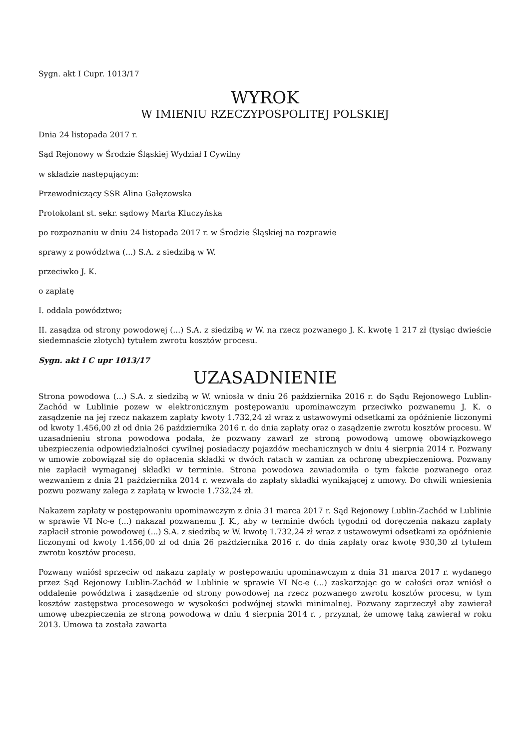Sygn. akt I Cupr. 1013/17
WYROK
W IMIENIU RZECZYPOSPOLITEJ POLSKIEJ
Dnia 24 listopada 2017 r.
Sąd Rejonowy w Środzie Śląskiej Wydział I Cywilny
w składzie następującym:
Przewodniczący SSR Alina Gałęzowska
Protokolant st. sekr. sądowy Marta Kluczyńska
po rozpoznaniu w dniu 24 listopada 2017 r. w Środzie Śląskiej na rozprawie
sprawy z powództwa (...) S.A. z siedzibą w W.
przeciwko J. K.
o zapłatę
I. oddala powództwo;
II. zasądza od strony powodowej (...) S.A. z siedzibą w W. na rzecz pozwanego J. K. kwotę 1 217 zł (tysiąc dwieście siedemnaście złotych) tytułem zwrotu kosztów procesu.
Sygn. akt I C upr 1013/17
UZASADNIENIE
Strona powodowa (...) S.A. z siedzibą w W. wniosła w dniu 26 października 2016 r. do Sądu Rejonowego Lublin-Zachód w Lublinie pozew w elektronicznym postępowaniu upominawczym przeciwko pozwanemu J. K. o zasądzenie na jej rzecz nakazem zapłaty kwoty 1.732,24 zł wraz z ustawowymi odsetkami za opóźnienie liczonymi od kwoty 1.456,00 zł od dnia 26 października 2016 r. do dnia zapłaty oraz o zasądzenie zwrotu kosztów procesu. W uzasadnieniu strona powodowa podała, że pozwany zawarł ze stroną powodową umowę obowiązkowego ubezpieczenia odpowiedzialności cywilnej posiadaczy pojazdów mechanicznych w dniu 4 sierpnia 2014 r. Pozwany w umowie zobowiązał się do opłacenia składki w dwóch ratach w zamian za ochronę ubezpieczeniową. Pozwany nie zapłacił wymaganej składki w terminie. Strona powodowa zawiadomiła o tym fakcie pozwanego oraz wezwaniem z dnia 21 października 2014 r. wezwała do zapłaty składki wynikającej z umowy. Do chwili wniesienia pozwu pozwany zalega z zapłatą w kwocie 1.732,24 zł.
Nakazem zapłaty w postępowaniu upominawczym z dnia 31 marca 2017 r. Sąd Rejonowy Lublin-Zachód w Lublinie w sprawie VI Nc-e (...) nakazał pozwanemu J. K., aby w terminie dwóch tygodni od doręczenia nakazu zapłaty zapłacił stronie powodowej (...) S.A. z siedzibą w W. kwotę 1.732,24 zł wraz z ustawowymi odsetkami za opóźnienie liczonymi od kwoty 1.456,00 zł od dnia 26 października 2016 r. do dnia zapłaty oraz kwotę 930,30 zł tytułem zwrotu kosztów procesu.
Pozwany wniósł sprzeciw od nakazu zapłaty w postępowaniu upominawczym z dnia 31 marca 2017 r. wydanego przez Sąd Rejonowy Lublin-Zachód w Lublinie w sprawie VI Nc-e (...) zaskarżając go w całości oraz wniósł o oddalenie powództwa i zasądzenie od strony powodowej na rzecz pozwanego zwrotu kosztów procesu, w tym kosztów zastępstwa procesowego w wysokości podwójnej stawki minimalnej. Pozwany zaprzeczył aby zawierał umowę ubezpieczenia ze stroną powodową w dniu 4 sierpnia 2014 r. , przyznał, że umowę taką zawierał w roku 2013. Umowa ta została zawarta